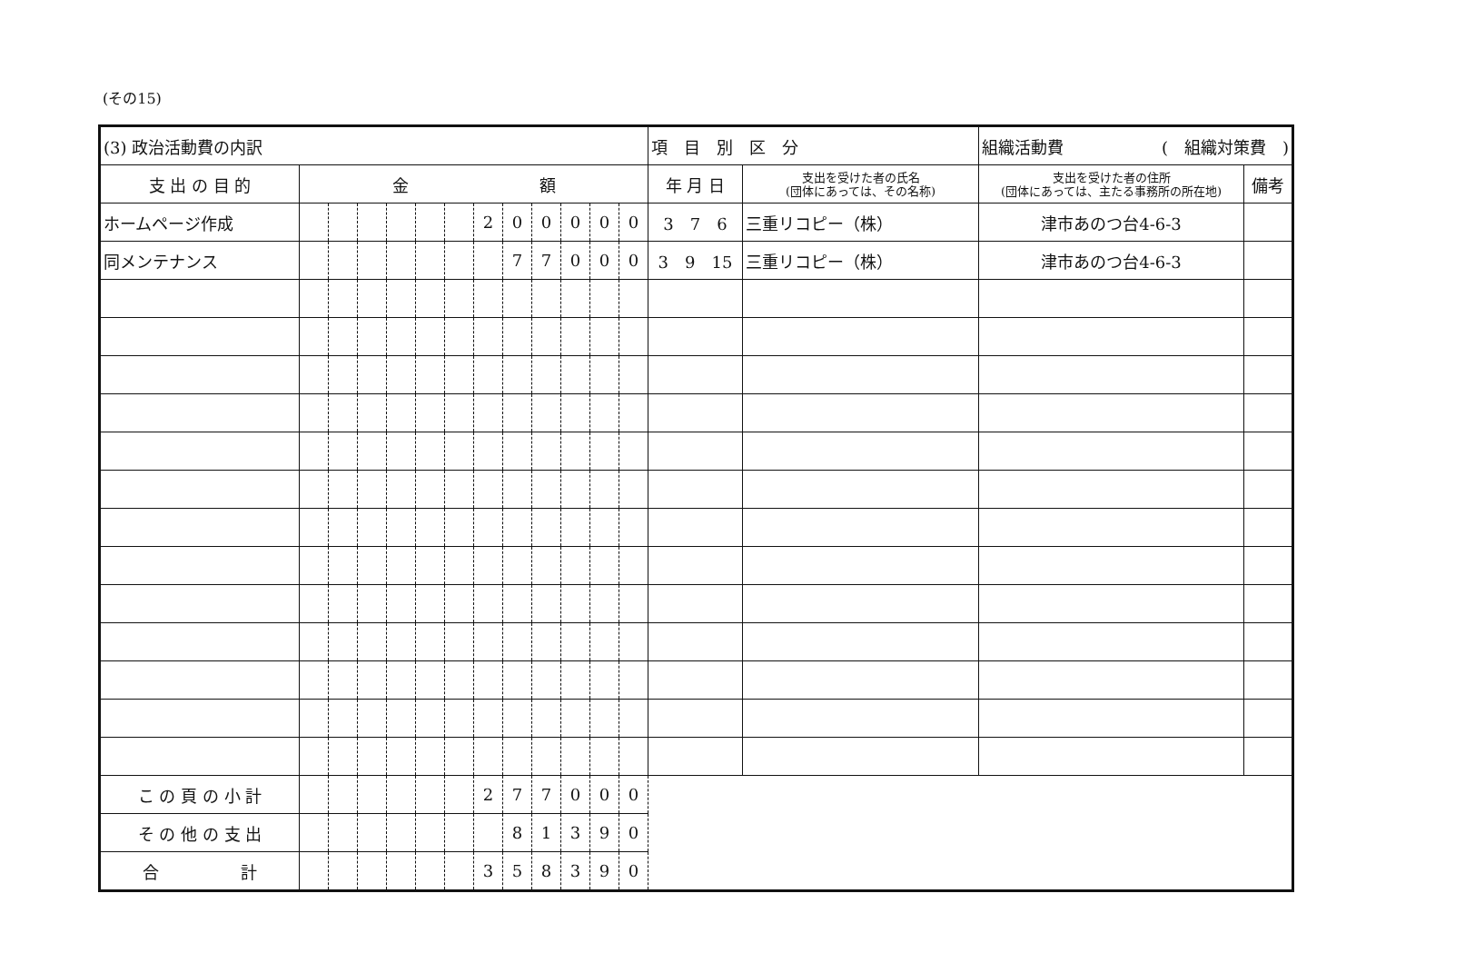(その15)
| (3) 政治活動費の内訳 | | | | | | | | | | | | | 項 目 別 区 分 | | 組織活動費 ( 組織対策費 ) | |
| 支 出 の 目 的 | 金 額 | | | | | | | | | | | | 年 月 日 | 支出を受けた者の氏名 (団体にあっては、その名称) | 支出を受けた者の住所 (団体にあっては、主たる事務所の所在地) | 備考 |
| ホームページ作成 | | | | | | | 2 | 0 | 0 | 0 | 0 | 0 | 3 7 6 | 三重リコピー（株） | 津市あのつ台4-6-3 | |
| 同メンテナンス | | | | | | | | 7 | 7 | 0 | 0 | 0 | 3 9 15 | 三重リコピー（株） | 津市あのつ台4-6-3 | |
| こ の 頁 の 小 計 | | | | | | | 2 | 7 | 7 | 0 | 0 | 0 | | | | |
| そ の 他 の 支 出 | | | | | | | | 8 | 1 | 3 | 9 | 0 | | | | |
| 合 計 | | | | | | | 3 | 5 | 8 | 3 | 9 | 0 | | | | |